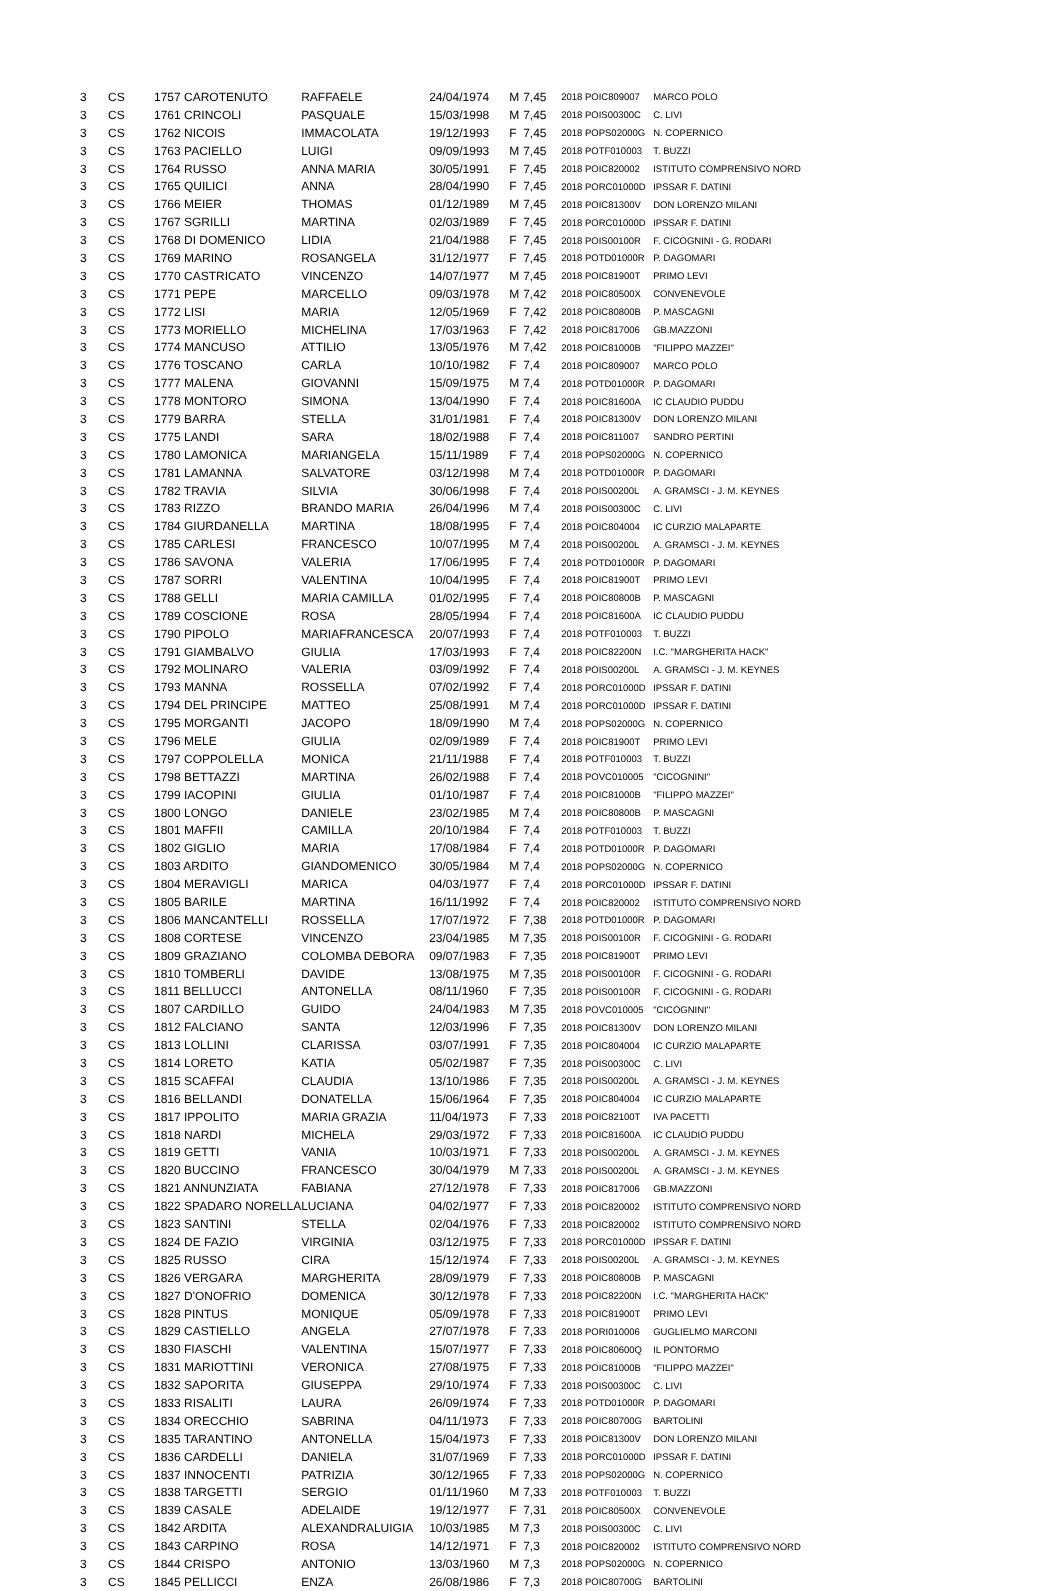| 3 | CS | 1757 CAROTENUTO | RAFFAELE | 24/04/1974 | M | 7,45 | 2018 POIC809007 | MARCO POLO |
| 3 | CS | 1761 CRINCOLI | PASQUALE | 15/03/1998 | M | 7,45 | 2018 POIS00300C | C. LIVI |
| 3 | CS | 1762 NICOIS | IMMACOLATA | 19/12/1993 | F | 7,45 | 2018 POPS02000G | N. COPERNICO |
| 3 | CS | 1763 PACIELLO | LUIGI | 09/09/1993 | M | 7,45 | 2018 POTF010003 | T. BUZZI |
| 3 | CS | 1764 RUSSO | ANNA MARIA | 30/05/1991 | F | 7,45 | 2018 POIC820002 | ISTITUTO COMPRENSIVO NORD |
| 3 | CS | 1765 QUILICI | ANNA | 28/04/1990 | F | 7,45 | 2018 PORC01000D | IPSSAR F. DATINI |
| 3 | CS | 1766 MEIER | THOMAS | 01/12/1989 | M | 7,45 | 2018 POIC81300V | DON LORENZO MILANI |
| 3 | CS | 1767 SGRILLI | MARTINA | 02/03/1989 | F | 7,45 | 2018 PORC01000D | IPSSAR F. DATINI |
| 3 | CS | 1768 DI DOMENICO | LIDIA | 21/04/1988 | F | 7,45 | 2018 POIS00100R | F. CICOGNINI - G. RODARI |
| 3 | CS | 1769 MARINO | ROSANGELA | 31/12/1977 | F | 7,45 | 2018 POTD01000R | P. DAGOMARI |
| 3 | CS | 1770 CASTRICATO | VINCENZO | 14/07/1977 | M | 7,45 | 2018 POIC81900T | PRIMO LEVI |
| 3 | CS | 1771 PEPE | MARCELLO | 09/03/1978 | M | 7,42 | 2018 POIC80500X | CONVENEVOLE |
| 3 | CS | 1772 LISI | MARIA | 12/05/1969 | F | 7,42 | 2018 POIC80800B | P. MASCAGNI |
| 3 | CS | 1773 MORIELLO | MICHELINA | 17/03/1963 | F | 7,42 | 2018 POIC817006 | GB.MAZZONI |
| 3 | CS | 1774 MANCUSO | ATTILIO | 13/05/1976 | M | 7,42 | 2018 POIC81000B | "FILIPPO MAZZEI" |
| 3 | CS | 1776 TOSCANO | CARLA | 10/10/1982 | F | 7,4 | 2018 POIC809007 | MARCO POLO |
| 3 | CS | 1777 MALENA | GIOVANNI | 15/09/1975 | M | 7,4 | 2018 POTD01000R | P. DAGOMARI |
| 3 | CS | 1778 MONTORO | SIMONA | 13/04/1990 | F | 7,4 | 2018 POIC81600A | IC CLAUDIO PUDDU |
| 3 | CS | 1779 BARRA | STELLA | 31/01/1981 | F | 7,4 | 2018 POIC81300V | DON LORENZO MILANI |
| 3 | CS | 1775 LANDI | SARA | 18/02/1988 | F | 7,4 | 2018 POIC811007 | SANDRO PERTINI |
| 3 | CS | 1780 LAMONICA | MARIANGELA | 15/11/1989 | F | 7,4 | 2018 POPS02000G | N. COPERNICO |
| 3 | CS | 1781 LAMANNA | SALVATORE | 03/12/1998 | M | 7,4 | 2018 POTD01000R | P. DAGOMARI |
| 3 | CS | 1782 TRAVIA | SILVIA | 30/06/1998 | F | 7,4 | 2018 POIS00200L | A. GRAMSCI - J. M. KEYNES |
| 3 | CS | 1783 RIZZO | BRANDO MARIA | 26/04/1996 | M | 7,4 | 2018 POIS00300C | C. LIVI |
| 3 | CS | 1784 GIURDANELLA | MARTINA | 18/08/1995 | F | 7,4 | 2018 POIC804004 | IC CURZIO MALAPARTE |
| 3 | CS | 1785 CARLESI | FRANCESCO | 10/07/1995 | M | 7,4 | 2018 POIS00200L | A. GRAMSCI - J. M. KEYNES |
| 3 | CS | 1786 SAVONA | VALERIA | 17/06/1995 | F | 7,4 | 2018 POTD01000R | P. DAGOMARI |
| 3 | CS | 1787 SORRI | VALENTINA | 10/04/1995 | F | 7,4 | 2018 POIC81900T | PRIMO LEVI |
| 3 | CS | 1788 GELLI | MARIA CAMILLA | 01/02/1995 | F | 7,4 | 2018 POIC80800B | P. MASCAGNI |
| 3 | CS | 1789 COSCIONE | ROSA | 28/05/1994 | F | 7,4 | 2018 POIC81600A | IC CLAUDIO PUDDU |
| 3 | CS | 1790 PIPOLO | MARIAFRANCESCA | 20/07/1993 | F | 7,4 | 2018 POTF010003 | T. BUZZI |
| 3 | CS | 1791 GIAMBALVO | GIULIA | 17/03/1993 | F | 7,4 | 2018 POIC82200N | I.C. "MARGHERITA HACK" |
| 3 | CS | 1792 MOLINARO | VALERIA | 03/09/1992 | F | 7,4 | 2018 POIS00200L | A. GRAMSCI - J. M. KEYNES |
| 3 | CS | 1793 MANNA | ROSSELLA | 07/02/1992 | F | 7,4 | 2018 PORC01000D | IPSSAR F. DATINI |
| 3 | CS | 1794 DEL PRINCIPE | MATTEO | 25/08/1991 | M | 7,4 | 2018 PORC01000D | IPSSAR F. DATINI |
| 3 | CS | 1795 MORGANTI | JACOPO | 18/09/1990 | M | 7,4 | 2018 POPS02000G | N. COPERNICO |
| 3 | CS | 1796 MELE | GIULIA | 02/09/1989 | F | 7,4 | 2018 POIC81900T | PRIMO LEVI |
| 3 | CS | 1797 COPPOLELLA | MONICA | 21/11/1988 | F | 7,4 | 2018 POTF010003 | T. BUZZI |
| 3 | CS | 1798 BETTAZZI | MARTINA | 26/02/1988 | F | 7,4 | 2018 POVC010005 | "CICOGNINI" |
| 3 | CS | 1799 IACOPINI | GIULIA | 01/10/1987 | F | 7,4 | 2018 POIC81000B | "FILIPPO MAZZEI" |
| 3 | CS | 1800 LONGO | DANIELE | 23/02/1985 | M | 7,4 | 2018 POIC80800B | P. MASCAGNI |
| 3 | CS | 1801 MAFFII | CAMILLA | 20/10/1984 | F | 7,4 | 2018 POTF010003 | T. BUZZI |
| 3 | CS | 1802 GIGLIO | MARIA | 17/08/1984 | F | 7,4 | 2018 POTD01000R | P. DAGOMARI |
| 3 | CS | 1803 ARDITO | GIANDOMENICO | 30/05/1984 | M | 7,4 | 2018 POPS02000G | N. COPERNICO |
| 3 | CS | 1804 MERAVIGLI | MARICA | 04/03/1977 | F | 7,4 | 2018 PORC01000D | IPSSAR F. DATINI |
| 3 | CS | 1805 BARILE | MARTINA | 16/11/1992 | F | 7,4 | 2018 POIC820002 | ISTITUTO COMPRENSIVO NORD |
| 3 | CS | 1806 MANCANTELLI | ROSSELLA | 17/07/1972 | F | 7,38 | 2018 POTD01000R | P. DAGOMARI |
| 3 | CS | 1808 CORTESE | VINCENZO | 23/04/1985 | M | 7,35 | 2018 POIS00100R | F. CICOGNINI - G. RODARI |
| 3 | CS | 1809 GRAZIANO | COLOMBA DEBORA | 09/07/1983 | F | 7,35 | 2018 POIC81900T | PRIMO LEVI |
| 3 | CS | 1810 TOMBERLI | DAVIDE | 13/08/1975 | M | 7,35 | 2018 POIS00100R | F. CICOGNINI - G. RODARI |
| 3 | CS | 1811 BELLUCCI | ANTONELLA | 08/11/1960 | F | 7,35 | 2018 POIS00100R | F. CICOGNINI - G. RODARI |
| 3 | CS | 1807 CARDILLO | GUIDO | 24/04/1983 | M | 7,35 | 2018 POVC010005 | "CICOGNINI" |
| 3 | CS | 1812 FALCIANO | SANTA | 12/03/1996 | F | 7,35 | 2018 POIC81300V | DON LORENZO MILANI |
| 3 | CS | 1813 LOLLINI | CLARISSA | 03/07/1991 | F | 7,35 | 2018 POIC804004 | IC CURZIO MALAPARTE |
| 3 | CS | 1814 LORETO | KATIA | 05/02/1987 | F | 7,35 | 2018 POIS00300C | C. LIVI |
| 3 | CS | 1815 SCAFFAI | CLAUDIA | 13/10/1986 | F | 7,35 | 2018 POIS00200L | A. GRAMSCI - J. M. KEYNES |
| 3 | CS | 1816 BELLANDI | DONATELLA | 15/06/1964 | F | 7,35 | 2018 POIC804004 | IC CURZIO MALAPARTE |
| 3 | CS | 1817 IPPOLITO | MARIA GRAZIA | 11/04/1973 | F | 7,33 | 2018 POIC82100T | IVA PACETTI |
| 3 | CS | 1818 NARDI | MICHELA | 29/03/1972 | F | 7,33 | 2018 POIC81600A | IC CLAUDIO PUDDU |
| 3 | CS | 1819 GETTI | VANIA | 10/03/1971 | F | 7,33 | 2018 POIS00200L | A. GRAMSCI - J. M. KEYNES |
| 3 | CS | 1820 BUCCINO | FRANCESCO | 30/04/1979 | M | 7,33 | 2018 POIS00200L | A. GRAMSCI - J. M. KEYNES |
| 3 | CS | 1821 ANNUNZIATA | FABIANA | 27/12/1978 | F | 7,33 | 2018 POIC817006 | GB.MAZZONI |
| 3 | CS | 1822 SPADARO NORELLA | LUCIANA | 04/02/1977 | F | 7,33 | 2018 POIC820002 | ISTITUTO COMPRENSIVO NORD |
| 3 | CS | 1823 SANTINI | STELLA | 02/04/1976 | F | 7,33 | 2018 POIC820002 | ISTITUTO COMPRENSIVO NORD |
| 3 | CS | 1824 DE FAZIO | VIRGINIA | 03/12/1975 | F | 7,33 | 2018 PORC01000D | IPSSAR F. DATINI |
| 3 | CS | 1825 RUSSO | CIRA | 15/12/1974 | F | 7,33 | 2018 POIS00200L | A. GRAMSCI - J. M. KEYNES |
| 3 | CS | 1826 VERGARA | MARGHERITA | 28/09/1979 | F | 7,33 | 2018 POIC80800B | P. MASCAGNI |
| 3 | CS | 1827 D'ONOFRIO | DOMENICA | 30/12/1978 | F | 7,33 | 2018 POIC82200N | I.C. "MARGHERITA HACK" |
| 3 | CS | 1828 PINTUS | MONIQUE | 05/09/1978 | F | 7,33 | 2018 POIC81900T | PRIMO LEVI |
| 3 | CS | 1829 CASTIELLO | ANGELA | 27/07/1978 | F | 7,33 | 2018 PORI010006 | GUGLIELMO MARCONI |
| 3 | CS | 1830 FIASCHI | VALENTINA | 15/07/1977 | F | 7,33 | 2018 POIC80600Q | IL PONTORMO |
| 3 | CS | 1831 MARIOTTINI | VERONICA | 27/08/1975 | F | 7,33 | 2018 POIC81000B | "FILIPPO MAZZEI" |
| 3 | CS | 1832 SAPORITA | GIUSEPPA | 29/10/1974 | F | 7,33 | 2018 POIS00300C | C. LIVI |
| 3 | CS | 1833 RISALITI | LAURA | 26/09/1974 | F | 7,33 | 2018 POTD01000R | P. DAGOMARI |
| 3 | CS | 1834 ORECCHIO | SABRINA | 04/11/1973 | F | 7,33 | 2018 POIC80700G | BARTOLINI |
| 3 | CS | 1835 TARANTINO | ANTONELLA | 15/04/1973 | F | 7,33 | 2018 POIC81300V | DON LORENZO MILANI |
| 3 | CS | 1836 CARDELLI | DANIELA | 31/07/1969 | F | 7,33 | 2018 PORC01000D | IPSSAR F. DATINI |
| 3 | CS | 1837 INNOCENTI | PATRIZIA | 30/12/1965 | F | 7,33 | 2018 POPS02000G | N. COPERNICO |
| 3 | CS | 1838 TARGETTI | SERGIO | 01/11/1960 | M | 7,33 | 2018 POTF010003 | T. BUZZI |
| 3 | CS | 1839 CASALE | ADELAIDE | 19/12/1977 | F | 7,31 | 2018 POIC80500X | CONVENEVOLE |
| 3 | CS | 1842 ARDITA | ALEXANDRALUIGIA | 10/03/1985 | M | 7,3 | 2018 POIS00300C | C. LIVI |
| 3 | CS | 1843 CARPINO | ROSA | 14/12/1971 | F | 7,3 | 2018 POIC820002 | ISTITUTO COMPRENSIVO NORD |
| 3 | CS | 1844 CRISPO | ANTONIO | 13/03/1960 | M | 7,3 | 2018 POPS02000G | N. COPERNICO |
| 3 | CS | 1845 PELLICCI | ENZA | 26/08/1986 | F | 7,3 | 2018 POIC80700G | BARTOLINI |